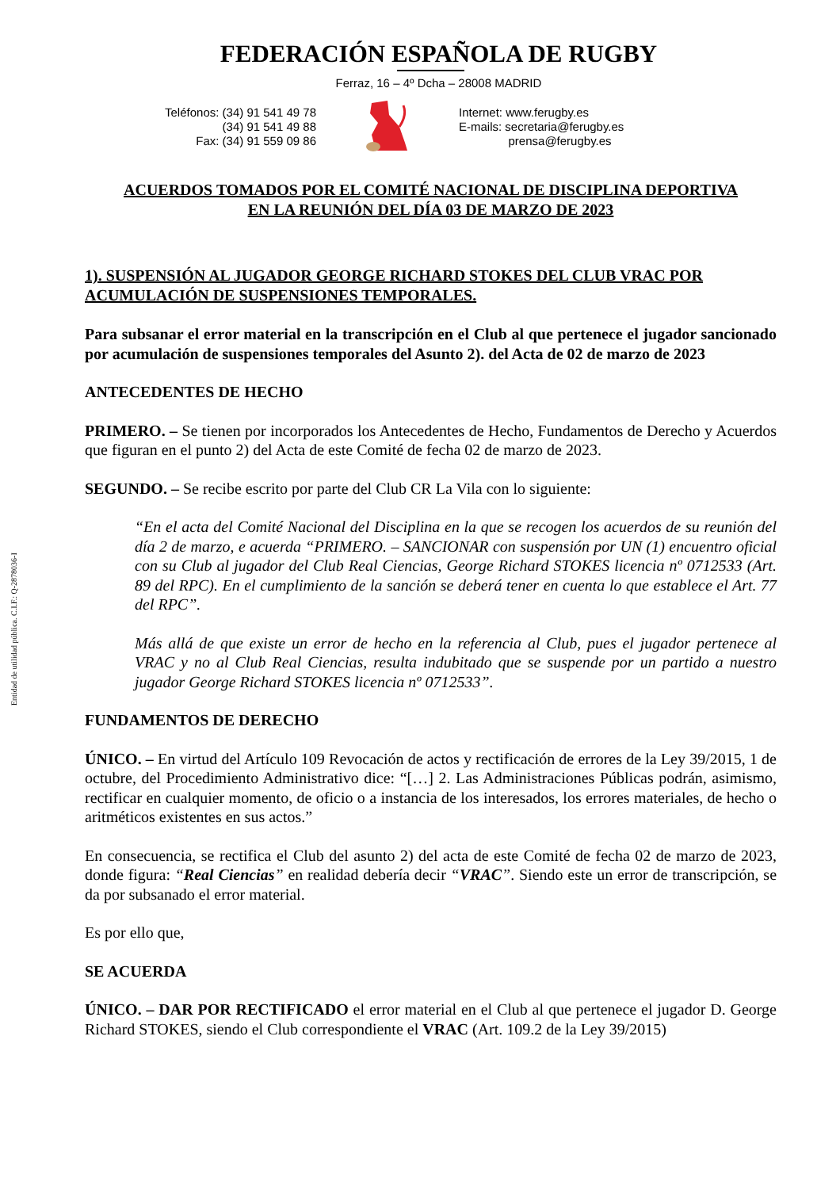Entidad de utilidad pública. C.I.F.: Q-2878036-I
FEDERACIÓN ESPAÑOLA DE RUGBY
Ferraz, 16 – 4º Dcha – 28008 MADRID
Teléfonos: (34) 91 541 49 78
(34) 91 541 49 88
Fax: (34) 91 559 09 86
Internet: www.ferugby.es
E-mails: secretaria@ferugby.es
prensa@ferugby.es
ACUERDOS TOMADOS POR EL COMITÉ NACIONAL DE DISCIPLINA DEPORTIVA
EN LA REUNIÓN DEL DÍA 03 DE MARZO DE 2023
1). SUSPENSIÓN AL JUGADOR GEORGE RICHARD STOKES DEL CLUB VRAC POR ACUMULACIÓN DE SUSPENSIONES TEMPORALES.
Para subsanar el error material en la transcripción en el Club al que pertenece el jugador sancionado por acumulación de suspensiones temporales del Asunto 2). del Acta de 02 de marzo de 2023
ANTECEDENTES DE HECHO
PRIMERO. – Se tienen por incorporados los Antecedentes de Hecho, Fundamentos de Derecho y Acuerdos que figuran en el punto 2) del Acta de este Comité de fecha 02 de marzo de 2023.
SEGUNDO. – Se recibe escrito por parte del Club CR La Vila con lo siguiente:
“En el acta del Comité Nacional del Disciplina en la que se recogen los acuerdos de su reunión del día 2 de marzo, e acuerda “PRIMERO. – SANCIONAR con suspensión por UN (1) encuentro oficial con su Club al jugador del Club Real Ciencias, George Richard STOKES licencia nº 0712533 (Art. 89 del RPC). En el cumplimiento de la sanción se deberá tener en cuenta lo que establece el Art. 77 del RPC”.
Más allá de que existe un error de hecho en la referencia al Club, pues el jugador pertenece al VRAC y no al Club Real Ciencias, resulta indubitado que se suspende por un partido a nuestro jugador George Richard STOKES licencia nº 0712533”.
FUNDAMENTOS DE DERECHO
ÚNICO. – En virtud del Artículo 109 Revocación de actos y rectificación de errores de la Ley 39/2015, 1 de octubre, del Procedimiento Administrativo dice: “[…] 2. Las Administraciones Públicas podrán, asimismo, rectificar en cualquier momento, de oficio o a instancia de los interesados, los errores materiales, de hecho o aritméticos existentes en sus actos.”
En consecuencia, se rectifica el Club del asunto 2) del acta de este Comité de fecha 02 de marzo de 2023, donde figura: “Real Ciencias” en realidad debería decir “VRAC”. Siendo este un error de transcripción, se da por subsanado el error material.
Es por ello que,
SE ACUERDA
ÚNICO. – DAR POR RECTIFICADO el error material en el Club al que pertenece el jugador D. George Richard STOKES, siendo el Club correspondiente el VRAC (Art. 109.2 de la Ley 39/2015)